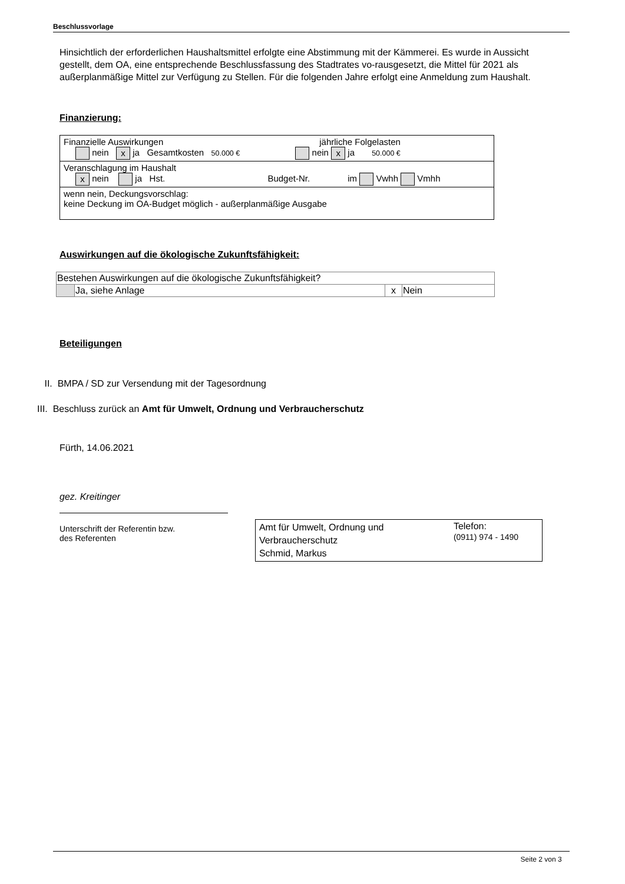Beschlussvorlage
Hinsichtlich der erforderlichen Haushaltsmittel erfolgte eine Abstimmung mit der Kämmerei. Es wurde in Aussicht gestellt, dem OA, eine entsprechende Beschlussfassung des Stadtrates vo-rausgesetzt, die Mittel für 2021 als außerplanmäßige Mittel zur Verfügung zu Stellen. Für die folgenden Jahre erfolgt eine Anmeldung zum Haushalt.
Finanzierung:
| Finanzielle Auswirkungen jährliche Folgelasten nein x ja Gesamtkosten 50.000 € nein x ja 50.000 € |
| Veranschlagung im Haushalt x nein ja Hst. Budget-Nr. im Vwhh Vmhh |
| wenn nein, Deckungsvorschlag: keine Deckung im OA-Budget möglich - außerplanmäßige Ausgabe |
Auswirkungen auf die ökologische Zukunftsfähigkeit:
| Bestehen Auswirkungen auf die ökologische Zukunftsfähigkeit? | | | |
| | Ja, siehe Anlage | x | Nein |
Beteiligungen
II. BMPA / SD zur Versendung mit der Tagesordnung
III. Beschluss zurück an Amt für Umwelt, Ordnung und Verbraucherschutz
Fürth, 14.06.2021
gez. Kreitinger
Unterschrift der Referentin bzw.
des Referenten
Amt für Umwelt, Ordnung und
Verbraucherschutz
Schmid, Markus
Telefon:
(0911) 974 - 1490
Seite 2 von 3